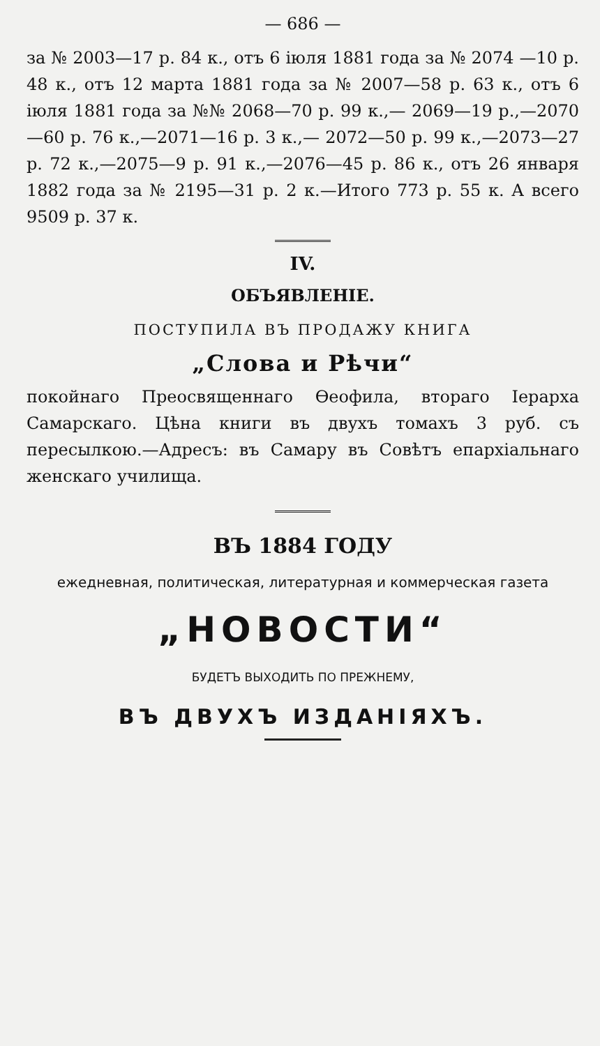— 686 —
за № 2003—17 р. 84 к., отъ 6 іюля 1881 года за № 2074 —10 р. 48 к., отъ 12 марта 1881 года за № 2007—58 р. 63 к., отъ 6 іюля 1881 года за №№ 2068—70 р. 99 к.,— 2069—19 р.,—2070—60 р. 76 к.,—2071—16 р. 3 к.,— 2072—50 р. 99 к.,—2073—27 р. 72 к.,—2075—9 р. 91 к.,—2076—45 р. 86 к., отъ 26 января 1882 года за № 2195—31 р. 2 к.—Итого 773 р. 55 к. А всего 9509 р. 37 к.
IV.
ОБЪЯВЛЕНІЕ.
ПОСТУПИЛА ВЪ ПРОДАЖУ КНИГА
„Слова и Рѣчи“
покойнаго Преосвященнаго Ѳеофила, втораго Іерарха Самарскаго. Цѣна книги въ двухъ томахъ 3 руб. съ пересылкою.—Адресъ: въ Самару въ Совѣтъ епархіальнаго женскаго училища.
ВЪ 1884 ГОДУ
ежедневная, политическая, литературная и коммерческая газета
„НОВОСТИ“
БУДЕТЪ ВЫХОДИТЬ ПО ПРЕЖНЕМУ,
ВЪ ДВУХЪ ИЗДАНІЯХЪ.